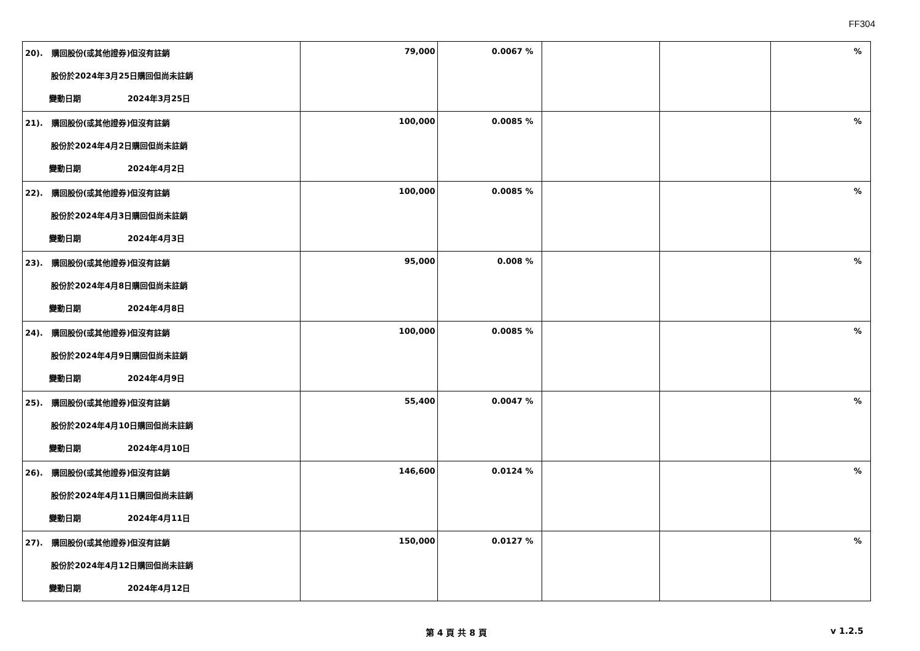FF304
| 20). 購回股份(或其他證券)但沒有註銷 股份於2024年3月25日購回但尚未註銷 變動日期 2024年3月25日 | 79,000 | 0.0067 % | | | % |
| 21). 購回股份(或其他證券)但沒有註銷 股份於2024年4月2日購回但尚未註銷 變動日期 2024年4月2日 | 100,000 | 0.0085 % | | | % |
| 22). 購回股份(或其他證券)但沒有註銷 股份於2024年4月3日購回但尚未註銷 變動日期 2024年4月3日 | 100,000 | 0.0085 % | | | % |
| 23). 購回股份(或其他證券)但沒有註銷 股份於2024年4月8日購回但尚未註銷 變動日期 2024年4月8日 | 95,000 | 0.008 % | | | % |
| 24). 購回股份(或其他證券)但沒有註銷 股份於2024年4月9日購回但尚未註銷 變動日期 2024年4月9日 | 100,000 | 0.0085 % | | | % |
| 25). 購回股份(或其他證券)但沒有註銷 股份於2024年4月10日購回但尚未註銷 變動日期 2024年4月10日 | 55,400 | 0.0047 % | | | % |
| 26). 購回股份(或其他證券)但沒有註銷 股份於2024年4月11日購回但尚未註銷 變動日期 2024年4月11日 | 146,600 | 0.0124 % | | | % |
| 27). 購回股份(或其他證券)但沒有註銷 股份於2024年4月12日購回但尚未註銷 變動日期 2024年4月12日 | 150,000 | 0.0127 % | | | % |
第 4 頁 共 8 頁 v 1.2.5